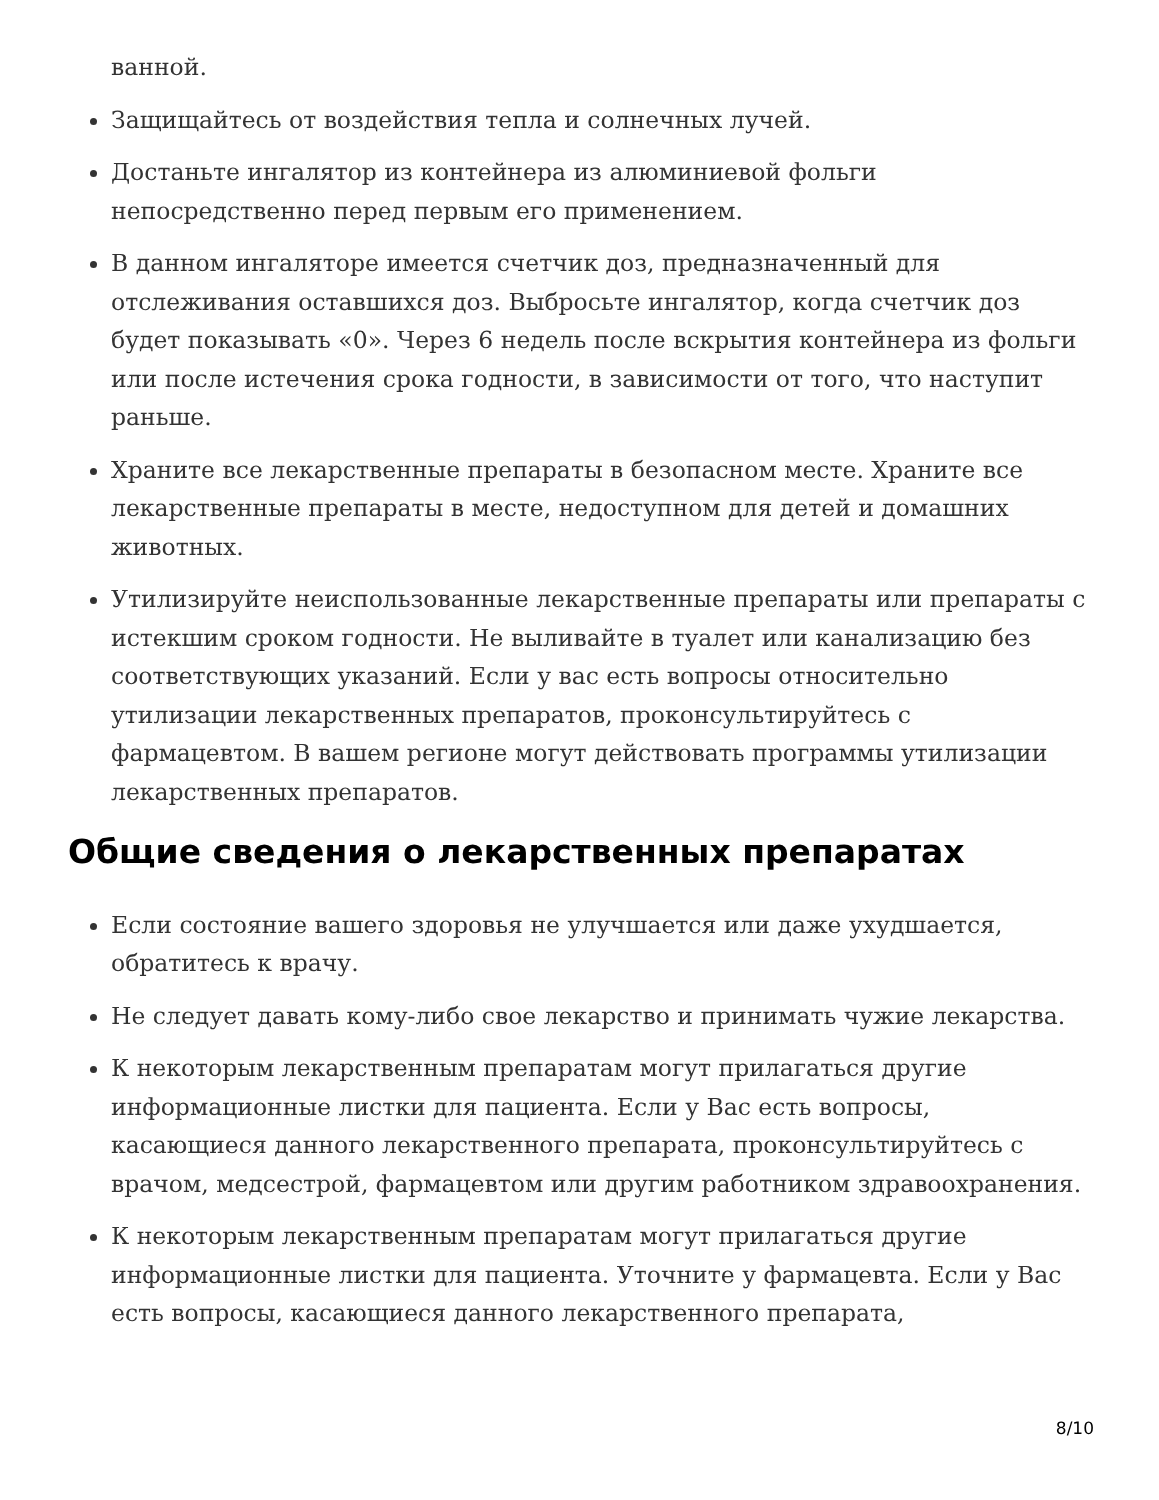ванной.
Защищайтесь от воздействия тепла и солнечных лучей.
Достаньте ингалятор из контейнера из алюминиевой фольги непосредственно перед первым его применением.
В данном ингаляторе имеется счетчик доз, предназначенный для отслеживания оставшихся доз. Выбросьте ингалятор, когда счетчик доз будет показывать «0». Через 6 недель после вскрытия контейнера из фольги или после истечения срока годности, в зависимости от того, что наступит раньше.
Храните все лекарственные препараты в безопасном месте. Храните все лекарственные препараты в месте, недоступном для детей и домашних животных.
Утилизируйте неиспользованные лекарственные препараты или препараты с истекшим сроком годности. Не выливайте в туалет или канализацию без соответствующих указаний. Если у вас есть вопросы относительно утилизации лекарственных препаратов, проконсультируйтесь с фармацевтом. В вашем регионе могут действовать программы утилизации лекарственных препаратов.
Общие сведения о лекарственных препаратах
Если состояние вашего здоровья не улучшается или даже ухудшается, обратитесь к врачу.
Не следует давать кому-либо свое лекарство и принимать чужие лекарства.
К некоторым лекарственным препаратам могут прилагаться другие информационные листки для пациента. Если у Вас есть вопросы, касающиеся данного лекарственного препарата, проконсультируйтесь с врачом, медсестрой, фармацевтом или другим работником здравоохранения.
К некоторым лекарственным препаратам могут прилагаться другие информационные листки для пациента. Уточните у фармацевта. Если у Вас есть вопросы, касающиеся данного лекарственного препарата,
8/10